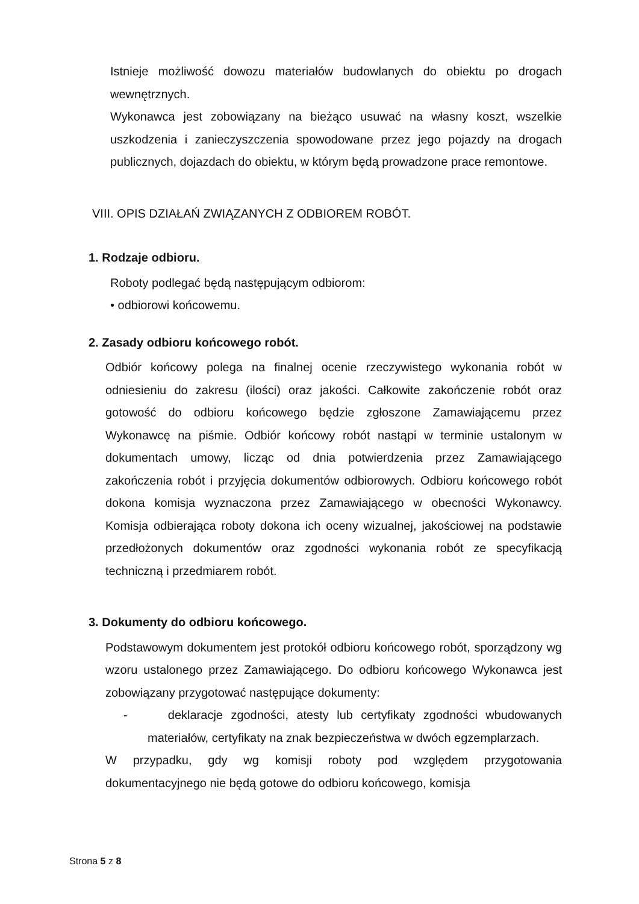Istnieje możliwość dowozu materiałów budowlanych do obiektu po drogach wewnętrznych.
Wykonawca jest zobowiązany na bieżąco usuwać na własny koszt, wszelkie uszkodzenia i zanieczyszczenia spowodowane przez jego pojazdy na drogach publicznych, dojazdach do obiektu, w którym będą prowadzone prace remontowe.
VIII. OPIS DZIAŁAŃ ZWIĄZANYCH Z ODBIOREM ROBÓT.
1. Rodzaje odbioru.
Roboty podlegać będą następującym odbiorom:
• odbiorowi końcowemu.
2. Zasady odbioru końcowego robót.
Odbiór końcowy polega na finalnej ocenie rzeczywistego wykonania robót w odniesieniu do zakresu (ilości) oraz jakości. Całkowite zakończenie robót oraz gotowość do odbioru końcowego będzie zgłoszone Zamawiającemu przez Wykonawcę na piśmie. Odbiór końcowy robót nastąpi w terminie ustalonym w dokumentach umowy, licząc od dnia potwierdzenia przez Zamawiającego zakończenia robót i przyjęcia dokumentów odbiorowych. Odbioru końcowego robót dokona komisja wyznaczona przez Zamawiającego w obecności Wykonawcy. Komisja odbierająca roboty dokona ich oceny wizualnej, jakościowej na podstawie przedłożonych dokumentów oraz zgodności wykonania robót ze specyfikacją techniczną i przedmiarem robót.
3. Dokumenty do odbioru końcowego.
Podstawowym dokumentem jest protokół odbioru końcowego robót, sporządzony wg wzoru ustalonego przez Zamawiającego. Do odbioru końcowego Wykonawca jest zobowiązany przygotować następujące dokumenty:
- deklaracje zgodności, atesty lub certyfikaty zgodności wbudowanych materiałów, certyfikaty na znak bezpieczeństwa w dwóch egzemplarzach.
W przypadku, gdy wg komisji roboty pod względem przygotowania dokumentacyjnego nie będą gotowe do odbioru końcowego, komisja
Strona 5 z 8